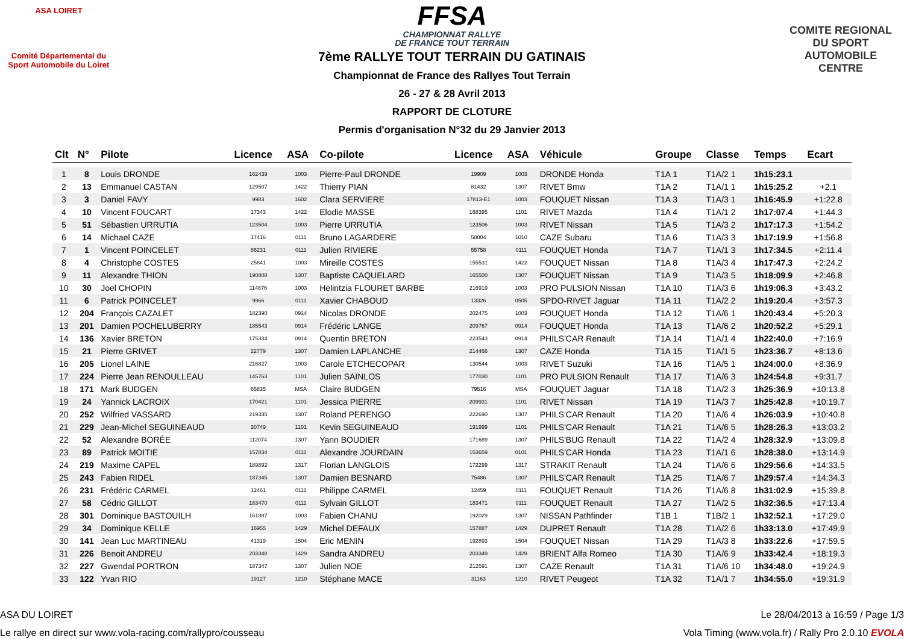ASA LOIRET
Comité Départemental du Sport Automobile du Loiret
COMITE REGIONAL DU SPORT AUTOMOBILE CENTRE
FFSA
CHAMPIONNAT RALLYE
DE FRANCE TOUT TERRAIN
7ème RALLYE TOUT TERRAIN DU GATINAIS
Championnat de France des Rallyes Tout Terrain
26 - 27 & 28 Avril 2013
RAPPORT DE CLOTURE
Permis d'organisation N°32 du 29 Janvier 2013
| Clt | N° | Pilote | Licence | ASA | Co-pilote | Licence | ASA | Véhicule | Groupe | Classe | Temps | Ecart |
| --- | --- | --- | --- | --- | --- | --- | --- | --- | --- | --- | --- | --- |
| 1 | 8 | Louis DRONDE | 162439 | 1003 | Pierre-Paul DRONDE | 19909 | 1003 | DRONDE Honda | T1A 1 | T1A/2 1 | 1h15:23.1 | |
| 2 | 13 | Emmanuel CASTAN | 129507 | 1422 | Thierry PIAN | 81432 | 1307 | RIVET Bmw | T1A 2 | T1A/1 1 | 1h15:25.2 | +2.1 |
| 3 | 3 | Daniel FAVY | 9983 | 1602 | Clara SERVIERE | 17813-E1 | 1003 | FOUQUET Nissan | T1A 3 | T1A/3 1 | 1h16:45.9 | +1:22.8 |
| 4 | 10 | Vincent FOUCART | 17343 | 1422 | Elodie MASSE | 168395 | 1101 | RIVET Mazda | T1A 4 | T1A/1 2 | 1h17:07.4 | +1:44.3 |
| 5 | 51 | Sébastien URRUTIA | 123504 | 1003 | Pierre URRUTIA | 123506 | 1003 | RIVET Nissan | T1A 5 | T1A/3 2 | 1h17:17.3 | +1:54.2 |
| 6 | 14 | Michael CAZE | 17416 | 0111 | Bruno LAGARDERE | 58004 | 1010 | CAZE Subaru | T1A 6 | T1A/3 3 | 1h17:19.9 | +1:56.8 |
| 7 | 1 | Vincent POINCELET | 86231 | 0111 | Julien RIVIERE | 55758 | 0111 | FOUQUET Honda | T1A 7 | T1A/1 3 | 1h17:34.5 | +2:11.4 |
| 8 | 4 | Christophe COSTES | 25841 | 1003 | Mireille COSTES | 155531 | 1422 | FOUQUET Nissan | T1A 8 | T1A/3 4 | 1h17:47.3 | +2:24.2 |
| 9 | 11 | Alexandre THION | 190808 | 1307 | Baptiste CAQUELARD | 165500 | 1307 | FOUQUET Nissan | T1A 9 | T1A/3 5 | 1h18:09.9 | +2:46.8 |
| 10 | 30 | Joel CHOPIN | 114876 | 1003 | Helintzia FLOURET BARBE | 216919 | 1003 | PRO PULSION Nissan | T1A 10 | T1A/3 6 | 1h19:06.3 | +3:43.2 |
| 11 | 6 | Patrick POINCELET | 9966 | 0111 | Xavier CHABOUD | 13326 | 0505 | SPDO-RIVET Jaguar | T1A 11 | T1A/2 2 | 1h19:20.4 | +3:57.3 |
| 12 | 204 | François CAZALET | 182390 | 0914 | Nicolas DRONDE | 202475 | 1003 | FOUQUET Honda | T1A 12 | T1A/6 1 | 1h20:43.4 | +5:20.3 |
| 13 | 201 | Damien POCHELUBERRY | 185543 | 0914 | Frédéric LANGE | 209767 | 0914 | FOUQUET Honda | T1A 13 | T1A/6 2 | 1h20:52.2 | +5:29.1 |
| 14 | 136 | Xavier BRETON | 175334 | 0914 | Quentin BRETON | 223543 | 0914 | PHILS'CAR Renault | T1A 14 | T1A/1 4 | 1h22:40.0 | +7:16.9 |
| 15 | 21 | Pierre GRIVET | 22779 | 1307 | Damien LAPLANCHE | 214466 | 1307 | CAZE Honda | T1A 15 | T1A/1 5 | 1h23:36.7 | +8:13.6 |
| 16 | 205 | Lionel LAINE | 216827 | 1003 | Carole ETCHECOPAR | 130544 | 1003 | RIVET Suzuki | T1A 16 | T1A/5 1 | 1h24:00.0 | +8:36.9 |
| 17 | 224 | Pierre Jean RENOULLEAU | 145763 | 1101 | Julien SAINLOS | 177030 | 1101 | PRO PULSION Renault | T1A 17 | T1A/6 3 | 1h24:54.8 | +9:31.7 |
| 18 | 171 | Mark BUDGEN | 65835 | MSA | Claire BUDGEN | 79516 | MSA | FOUQUET Jaguar | T1A 18 | T1A/2 3 | 1h25:36.9 | +10:13.8 |
| 19 | 24 | Yannick LACROIX | 170421 | 1101 | Jessica PIERRE | 209931 | 1101 | RIVET Nissan | T1A 19 | T1A/3 7 | 1h25:42.8 | +10:19.7 |
| 20 | 252 | Wilfried VASSARD | 219335 | 1307 | Roland PERENGO | 222690 | 1307 | PHILS'CAR Renault | T1A 20 | T1A/6 4 | 1h26:03.9 | +10:40.8 |
| 21 | 229 | Jean-Michel SEGUINEAUD | 30749 | 1101 | Kevin SEGUINEAUD | 191999 | 1101 | PHILS'CAR Renault | T1A 21 | T1A/6 5 | 1h28:26.3 | +13:03.2 |
| 22 | 52 | Alexandre BORÉE | 112074 | 1307 | Yann BOUDIER | 171689 | 1307 | PHILS'BUG Renault | T1A 22 | T1A/2 4 | 1h28:32.9 | +13:09.8 |
| 23 | 89 | Patrick MOITIE | 157834 | 0111 | Alexandre JOURDAIN | 153659 | 0101 | PHILS'CAR Honda | T1A 23 | T1A/1 6 | 1h28:38.0 | +13:14.9 |
| 24 | 219 | Maxime CAPEL | 189892 | 1317 | Florian LANGLOIS | 172299 | 1317 | STRAKIT Renault | T1A 24 | T1A/6 6 | 1h29:56.6 | +14:33.5 |
| 25 | 243 | Fabien RIDEL | 187345 | 1307 | Damien BESNARD | 75486 | 1307 | PHILS'CAR Renault | T1A 25 | T1A/6 7 | 1h29:57.4 | +14:34.3 |
| 26 | 231 | Frédéric CARMEL | 12461 | 0111 | Philippe CARMEL | 12459 | 0111 | FOUQUET Renault | T1A 26 | T1A/6 8 | 1h31:02.9 | +15:39.8 |
| 27 | 58 | Cédric GILLOT | 183470 | 0111 | Sylvain GILLOT | 183471 | 0111 | FOUQUET Renault | T1A 27 | T1A/2 5 | 1h32:36.5 | +17:13.4 |
| 28 | 301 | Dominique BASTOUILH | 161887 | 1003 | Fabien CHANU | 192029 | 1307 | NISSAN Pathfinder | T1B 1 | T1B/2 1 | 1h32:52.1 | +17:29.0 |
| 29 | 34 | Dominique KELLE | 16955 | 1429 | Michel DEFAUX | 157887 | 1429 | DUPRET Renault | T1A 28 | T1A/2 6 | 1h33:13.0 | +17:49.9 |
| 30 | 141 | Jean Luc MARTINEAU | 41319 | 1504 | Eric MENIN | 192893 | 1504 | FOUQUET Nissan | T1A 29 | T1A/3 8 | 1h33:22.6 | +17:59.5 |
| 31 | 226 | Benoit ANDREU | 203348 | 1429 | Sandra ANDREU | 203349 | 1429 | BRIENT Alfa Romeo | T1A 30 | T1A/6 9 | 1h33:42.4 | +18:19.3 |
| 32 | 227 | Gwendal PORTRON | 187347 | 1307 | Julien NOE | 212591 | 1307 | CAZE Renault | T1A 31 | T1A/6 10 | 1h34:48.0 | +19:24.9 |
| 33 | 122 | Yvan RIO | 19127 | 1210 | Stéphane MACE | 31163 | 1210 | RIVET Peugeot | T1A 32 | T1A/1 7 | 1h34:55.0 | +19:31.9 |
ASA DU LOIRET Le 28/04/2013 à 16:59 / Page 1/3
Le rallye en direct sur www.vola-racing.com/rallypro/cousseau Vola Timing (www.vola.fr) / Rally Pro 2.0.10 EVOLA